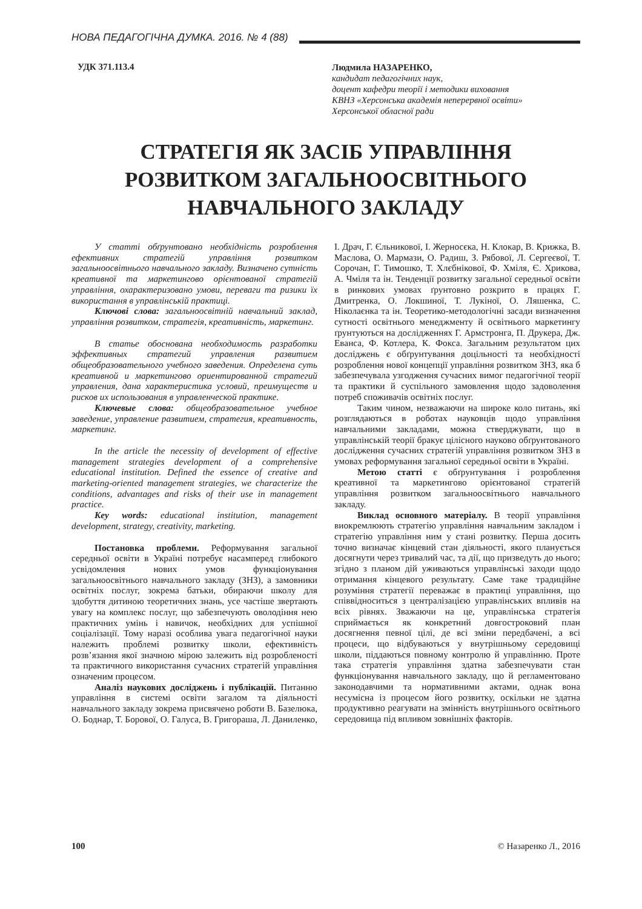НОВА ПЕДАГОГІЧНА ДУМКА. 2016. № 4 (88)
УДК 371.113.4
Людмила НАЗАРЕНКО,
кандидат педагогічних наук,
доцент кафедри теорії і методики виховання
КВНЗ «Херсонська академія неперервної освіти»
Херсонської обласної ради
СТРАТЕГІЯ ЯК ЗАСІБ УПРАВЛІННЯ РОЗВИТКОМ ЗАГАЛЬНООСВІТНЬОГО НАВЧАЛЬНОГО ЗАКЛАДУ
У статті обґрунтовано необхідність розроблення ефективних стратегій управління розвитком загальноосвітнього навчального закладу. Визначено сутність креативної та маркетингово орієнтованої стратегій управління, охарактеризовано умови, переваги та ризики їх використання в управлінській практиці.
Ключові слова: загальноосвітній навчальний заклад, управління розвитком, стратегія, креативність, маркетинг.
В статье обоснована необходимость разработки эффективных стратегий управления развитием общеобразовательного учебного заведения. Определена суть креативной и маркетингово ориентированной стратегий управления, дана характеристика условий, преимуществ и рисков их использования в управленческой практике.
Ключевые слова: общеобразовательное учебное заведение, управление развитием, стратегия, креативность, маркетинг.
In the article the necessity of development of effective management strategies development of a comprehensive educational institution. Defined the essence of creative and marketing-oriented management strategies, we characterize the conditions, advantages and risks of their use in management practice.
Key words: educational institution, management development, strategy, creativity, marketing.
Постановка проблеми. Реформування загальної середньої освіти в Україні потребує насамперед глибокого усвідомлення нових умов функціонування загальноосвітнього навчального закладу (ЗНЗ), а замовники освітніх послуг, зокрема батьки, обираючи школу для здобуття дитиною теоретичних знань, усе частіше звертають увагу на комплекс послуг, що забезпечують оволодіння нею практичних умінь і навичок, необхідних для успішної соціалізації. Тому наразі особлива увага педагогічної науки належить проблемі розвитку школи, ефективність розв’язання якої значною мірою залежить від розробленості та практичного використання сучасних стратегій управління означеним процесом.
Аналіз наукових досліджень і публікацій. Питанню управління в системі освіти загалом та діяльності навчального закладу зокрема присвячено роботи В. Базелюка, О. Боднар, Т. Борової, О. Галуса, В. Григораша, Л. Даниленко, І. Драч, Г. Єльникової, І. Жерносєка, Н. Клокар, В. Крижка, В. Маслова, О. Мармази, О. Радиш, З. Рябової, Л. Сергеєвої, Т. Сорочан, Г. Тимошко, Т. Хлєбнікової, Ф. Хміля, Є. Хрикова, А. Чміля та ін. Тенденції розвитку загальної середньої освіти в ринкових умовах ґрунтовно розкрито в працях Г. Дмитренка, О. Локшиної, Т. Лукіної, О. Ляшенка, С. Ніколаєнка та ін. Теоретико-методологічні засади визначення сутності освітнього менеджменту й освітнього маркетингу ґрунтуються на дослідженнях Г. Армстронга, П. Друкера, Дж. Еванса, Ф. Котлера, К. Фокса. Загальним результатом цих досліджень є обґрунтування доцільності та необхідності розроблення нової концепції управління розвитком ЗНЗ, яка б забезпечувала узгодження сучасних вимог педагогічної теорії та практики й суспільного замовлення щодо задоволення потреб споживачів освітніх послуг.
Таким чином, незважаючи на широке коло питань, які розглядаються в роботах науковців щодо управління навчальними закладами, можна стверджувати, що в управлінській теорії бракує цілісного науково обґрунтованого дослідження сучасних стратегій управління розвитком ЗНЗ в умовах реформування загальної середньої освіти в Україні.
Метою статті є обґрунтування і розроблення креативної та маркетингово орієнтованої стратегій управління розвитком загальноосвітнього навчального закладу.
Виклад основного матеріалу. В теорії управління виокремлюють стратегію управління навчальним закладом і стратегію управління ним у стані розвитку. Перша досить точно визначає кінцевий стан діяльності, якого планується досягнути через тривалий час, та дії, що призведуть до нього; згідно з планом дій уживаються управлінські заходи щодо отримання кінцевого результату. Саме таке традиційне розуміння стратегії переважає в практиці управління, що співвідноситься з централізацією управлінських впливів на всіх рівнях. Зважаючи на це, управлінська стратегія сприймається як конкретний довгостроковий план досягнення певної цілі, де всі зміни передбачені, а всі процеси, що відбуваються у внутрішньому середовищі школи, піддаються повному контролю й управлінню. Проте така стратегія управління здатна забезпечувати стан функціонування навчального закладу, що й регламентовано законодавчими та нормативними актами, однак вона несумісна із процесом його розвитку, оскільки не здатна продуктивно реагувати на змінність внутрішнього освітнього середовища під впливом зовнішніх факторів.
100 © Назаренко Л., 2016